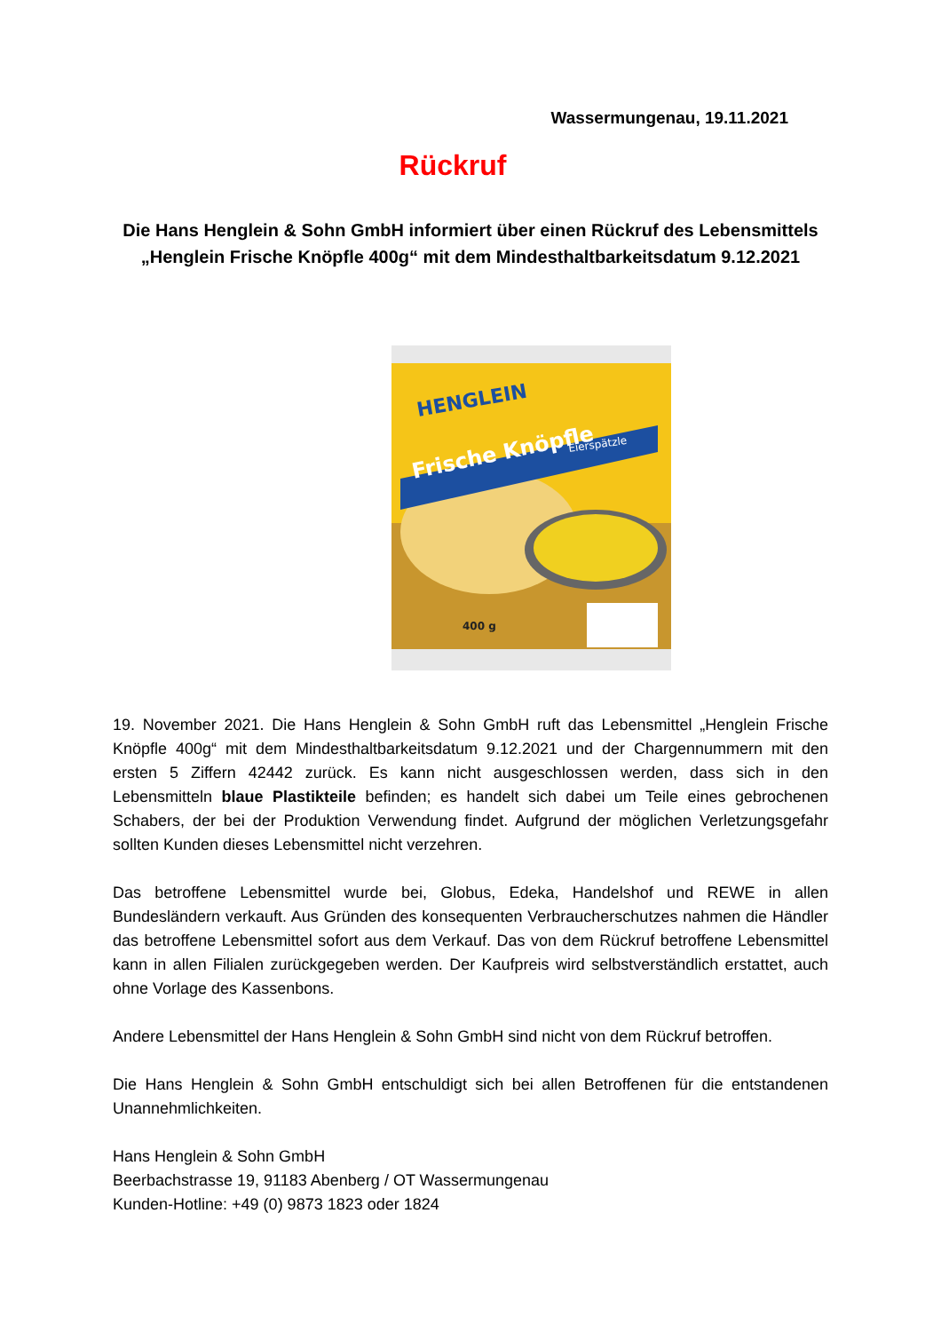Wassermungenau, 19.11.2021
Rückruf
Die Hans Henglein & Sohn GmbH informiert über einen Rückruf des Lebensmittels „Henglein Frische Knöpfle 400g“ mit dem Mindesthaltbarkeitsdatum 9.12.2021
HENGLEIN
Frische Knöpfle
Eierspätzle
400 g
19. November 2021. Die Hans Henglein & Sohn GmbH ruft das Lebensmittel „Henglein Frische Knöpfle 400g“ mit dem Mindesthaltbarkeitsdatum 9.12.2021 und der Chargennummern mit den ersten 5 Ziffern 42442 zurück. Es kann nicht ausgeschlossen werden, dass sich in den Lebensmitteln blaue Plastikteile befinden; es handelt sich dabei um Teile eines gebrochenen Schabers, der bei der Produktion Verwendung findet. Aufgrund der möglichen Verletzungsgefahr sollten Kunden dieses Lebensmittel nicht verzehren.
Das betroffene Lebensmittel wurde bei, Globus, Edeka, Handelshof und REWE in allen Bundesländern verkauft. Aus Gründen des konsequenten Verbraucherschutzes nahmen die Händler das betroffene Lebensmittel sofort aus dem Verkauf. Das von dem Rückruf betroffene Lebensmittel kann in allen Filialen zurückgegeben werden. Der Kaufpreis wird selbstverständlich erstattet, auch ohne Vorlage des Kassenbons.
Andere Lebensmittel der Hans Henglein & Sohn GmbH sind nicht von dem Rückruf betroffen.
Die Hans Henglein & Sohn GmbH entschuldigt sich bei allen Betroffenen für die entstandenen Unannehmlichkeiten.
Hans Henglein & Sohn GmbH
Beerbachstrasse 19, 91183 Abenberg / OT Wassermungenau
Kunden-Hotline: +49 (0) 9873 1823 oder 1824